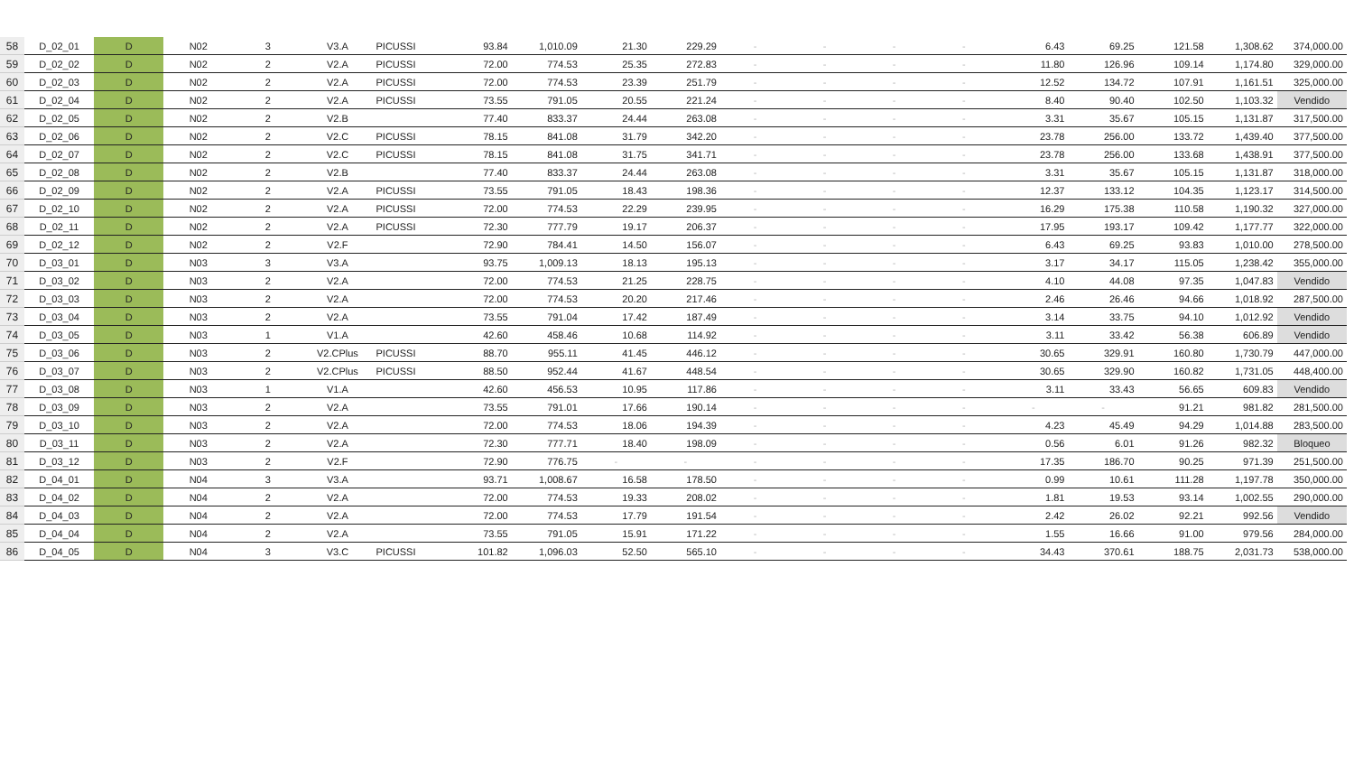| 58 | D_02_01 | D | N02 | 3 | V3.A | PICUSSI | 93.84 | 1,010.09 | 21.30 | 229.29 | - | - | - | - | 6.43 | 69.25 | 121.58 | 1,308.62 | 374,000.00 |
| 59 | D_02_02 | D | N02 | 2 | V2.A | PICUSSI | 72.00 | 774.53 | 25.35 | 272.83 | - | - | - | - | 11.80 | 126.96 | 109.14 | 1,174.80 | 329,000.00 |
| 60 | D_02_03 | D | N02 | 2 | V2.A | PICUSSI | 72.00 | 774.53 | 23.39 | 251.79 | - | - | - | - | 12.52 | 134.72 | 107.91 | 1,161.51 | 325,000.00 |
| 61 | D_02_04 | D | N02 | 2 | V2.A | PICUSSI | 73.55 | 791.05 | 20.55 | 221.24 | - | - | - | - | 8.40 | 90.40 | 102.50 | 1,103.32 | Vendido |
| 62 | D_02_05 | D | N02 | 2 | V2.B | | 77.40 | 833.37 | 24.44 | 263.08 | - | - | - | - | 3.31 | 35.67 | 105.15 | 1,131.87 | 317,500.00 |
| 63 | D_02_06 | D | N02 | 2 | V2.C | PICUSSI | 78.15 | 841.08 | 31.79 | 342.20 | - | - | - | - | 23.78 | 256.00 | 133.72 | 1,439.40 | 377,500.00 |
| 64 | D_02_07 | D | N02 | 2 | V2.C | PICUSSI | 78.15 | 841.08 | 31.75 | 341.71 | - | - | - | - | 23.78 | 256.00 | 133.68 | 1,438.91 | 377,500.00 |
| 65 | D_02_08 | D | N02 | 2 | V2.B | | 77.40 | 833.37 | 24.44 | 263.08 | - | - | - | - | 3.31 | 35.67 | 105.15 | 1,131.87 | 318,000.00 |
| 66 | D_02_09 | D | N02 | 2 | V2.A | PICUSSI | 73.55 | 791.05 | 18.43 | 198.36 | - | - | - | - | 12.37 | 133.12 | 104.35 | 1,123.17 | 314,500.00 |
| 67 | D_02_10 | D | N02 | 2 | V2.A | PICUSSI | 72.00 | 774.53 | 22.29 | 239.95 | - | - | - | - | 16.29 | 175.38 | 110.58 | 1,190.32 | 327,000.00 |
| 68 | D_02_11 | D | N02 | 2 | V2.A | PICUSSI | 72.30 | 777.79 | 19.17 | 206.37 | - | - | - | - | 17.95 | 193.17 | 109.42 | 1,177.77 | 322,000.00 |
| 69 | D_02_12 | D | N02 | 2 | V2.F | | 72.90 | 784.41 | 14.50 | 156.07 | - | - | - | - | 6.43 | 69.25 | 93.83 | 1,010.00 | 278,500.00 |
| 70 | D_03_01 | D | N03 | 3 | V3.A | | 93.75 | 1,009.13 | 18.13 | 195.13 | - | - | - | - | 3.17 | 34.17 | 115.05 | 1,238.42 | 355,000.00 |
| 71 | D_03_02 | D | N03 | 2 | V2.A | | 72.00 | 774.53 | 21.25 | 228.75 | - | - | - | - | 4.10 | 44.08 | 97.35 | 1,047.83 | Vendido |
| 72 | D_03_03 | D | N03 | 2 | V2.A | | 72.00 | 774.53 | 20.20 | 217.46 | - | - | - | - | 2.46 | 26.46 | 94.66 | 1,018.92 | 287,500.00 |
| 73 | D_03_04 | D | N03 | 2 | V2.A | | 73.55 | 791.04 | 17.42 | 187.49 | - | - | - | - | 3.14 | 33.75 | 94.10 | 1,012.92 | Vendido |
| 74 | D_03_05 | D | N03 | 1 | V1.A | | 42.60 | 458.46 | 10.68 | 114.92 | - | - | - | - | 3.11 | 33.42 | 56.38 | 606.89 | Vendido |
| 75 | D_03_06 | D | N03 | 2 | V2.CPlus | PICUSSI | 88.70 | 955.11 | 41.45 | 446.12 | - | - | - | - | 30.65 | 329.91 | 160.80 | 1,730.79 | 447,000.00 |
| 76 | D_03_07 | D | N03 | 2 | V2.CPlus | PICUSSI | 88.50 | 952.44 | 41.67 | 448.54 | - | - | - | - | 30.65 | 329.90 | 160.82 | 1,731.05 | 448,400.00 |
| 77 | D_03_08 | D | N03 | 1 | V1.A | | 42.60 | 456.53 | 10.95 | 117.86 | - | - | - | - | 3.11 | 33.43 | 56.65 | 609.83 | Vendido |
| 78 | D_03_09 | D | N03 | 2 | V2.A | | 73.55 | 791.01 | 17.66 | 190.14 | - | - | - | - | - | - | 91.21 | 981.82 | 281,500.00 |
| 79 | D_03_10 | D | N03 | 2 | V2.A | | 72.00 | 774.53 | 18.06 | 194.39 | - | - | - | - | 4.23 | 45.49 | 94.29 | 1,014.88 | 283,500.00 |
| 80 | D_03_11 | D | N03 | 2 | V2.A | | 72.30 | 777.71 | 18.40 | 198.09 | - | - | - | - | 0.56 | 6.01 | 91.26 | 982.32 | Bloqueo |
| 81 | D_03_12 | D | N03 | 2 | V2.F | | 72.90 | 776.75 | - | - | - | - | - | - | 17.35 | 186.70 | 90.25 | 971.39 | 251,500.00 |
| 82 | D_04_01 | D | N04 | 3 | V3.A | | 93.71 | 1,008.67 | 16.58 | 178.50 | - | - | - | - | 0.99 | 10.61 | 111.28 | 1,197.78 | 350,000.00 |
| 83 | D_04_02 | D | N04 | 2 | V2.A | | 72.00 | 774.53 | 19.33 | 208.02 | - | - | - | - | 1.81 | 19.53 | 93.14 | 1,002.55 | 290,000.00 |
| 84 | D_04_03 | D | N04 | 2 | V2.A | | 72.00 | 774.53 | 17.79 | 191.54 | - | - | - | - | 2.42 | 26.02 | 92.21 | 992.56 | Vendido |
| 85 | D_04_04 | D | N04 | 2 | V2.A | | 73.55 | 791.05 | 15.91 | 171.22 | - | - | - | - | 1.55 | 16.66 | 91.00 | 979.56 | 284,000.00 |
| 86 | D_04_05 | D | N04 | 3 | V3.C | PICUSSI | 101.82 | 1,096.03 | 52.50 | 565.10 | - | - | - | - | 34.43 | 370.61 | 188.75 | 2,031.73 | 538,000.00 |